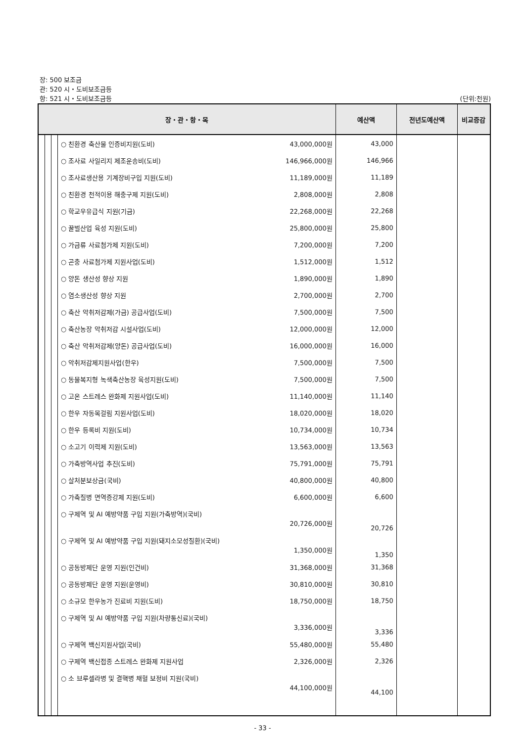장: 500 보조금
관: 520 시・도비보조금등
항: 521 시・도비보조금등 (단위:천원)
| 장・관・항・목 | | | | 예산액 | 전년도예산액 | 비교증감 |
| --- | --- | --- | --- | --- | --- | --- |
| | | | ○ 친환경 축산물 인증비지원(도비) 43,000,000원 | 43,000 | | |
| | | | ○ 조사료 사일리지 제조운송비(도비) 146,966,000원 | 146,966 | | |
| | | | ○ 조사료생산용 기계장비구입 지원(도비) 11,189,000원 | 11,189 | | |
| | | | ○ 친환경 천적이용 해충구제 지원(도비) 2,808,000원 | 2,808 | | |
| | | | ○ 학교우유급식 지원(기금) 22,268,000원 | 22,268 | | |
| | | | ○ 꿀벌산업 육성 지원(도비) 25,800,000원 | 25,800 | | |
| | | | ○ 가금류 사료첨가제 지원(도비) 7,200,000원 | 7,200 | | |
| | | | ○ 곤충 사료첨가제 지원사업(도비) 1,512,000원 | 1,512 | | |
| | | | ○ 양돈 생산성 향상 지원 1,890,000원 | 1,890 | | |
| | | | ○ 염소생산성 향상 지원 2,700,000원 | 2,700 | | |
| | | | ○ 축산 악취저감제(가금) 공급사업(도비) 7,500,000원 | 7,500 | | |
| | | | ○ 축산농장 악취저감 시설사업(도비) 12,000,000원 | 12,000 | | |
| | | | ○ 축산 악취저감제(양돈) 공급사업(도비) 16,000,000원 | 16,000 | | |
| | | | ○ 악취저감제지원사업(한우) 7,500,000원 | 7,500 | | |
| | | | ○ 동물복지형 녹색축산농장 육성지원(도비) 7,500,000원 | 7,500 | | |
| | | | ○ 고온 스트레스 완화제 지원사업(도비) 11,140,000원 | 11,140 | | |
| | | | ○ 한우 자동목걸림 지원사업(도비) 18,020,000원 | 18,020 | | |
| | | | ○ 한우 등록비 지원(도비) 10,734,000원 | 10,734 | | |
| | | | ○ 소고기 이력제 지원(도비) 13,563,000원 | 13,563 | | |
| | | | ○ 가축방역사업 추진(도비) 75,791,000원 | 75,791 | | |
| | | | ○ 살처분보상금(국비) 40,800,000원 | 40,800 | | |
| | | | ○ 가축질병 면역증강제 지원(도비) 6,600,000원 | 6,600 | | |
| | | | ○ 구제역 및 AI 예방약품 구입 지원(가축방역)(국비) 20,726,000원 | 20,726 | | |
| | | | ○ 구제역 및 AI 예방약품 구입 지원(돼지소모성질환)(국비) 1,350,000원 | 1,350 | | |
| | | | ○ 공동방제단 운영 지원(인건비) 31,368,000원 | 31,368 | | |
| | | | ○ 공동방제단 운영 지원(운영비) 30,810,000원 | 30,810 | | |
| | | | ○ 소규모 한우농가 진료비 지원(도비) 18,750,000원 | 18,750 | | |
| | | | ○ 구제역 및 AI 예방약품 구입 지원(차량통신료)(국비) 3,336,000원 | 3,336 | | |
| | | | ○ 구제역 백신지원사업(국비) 55,480,000원 | 55,480 | | |
| | | | ○ 구제역 백신접종 스트레스 완화제 지원사업 2,326,000원 | 2,326 | | |
| | | | ○ 소 브루셀라병 및 결핵병 채혈 보정비 지원(국비) 44,100,000원 | 44,100 | | |
- 33 -